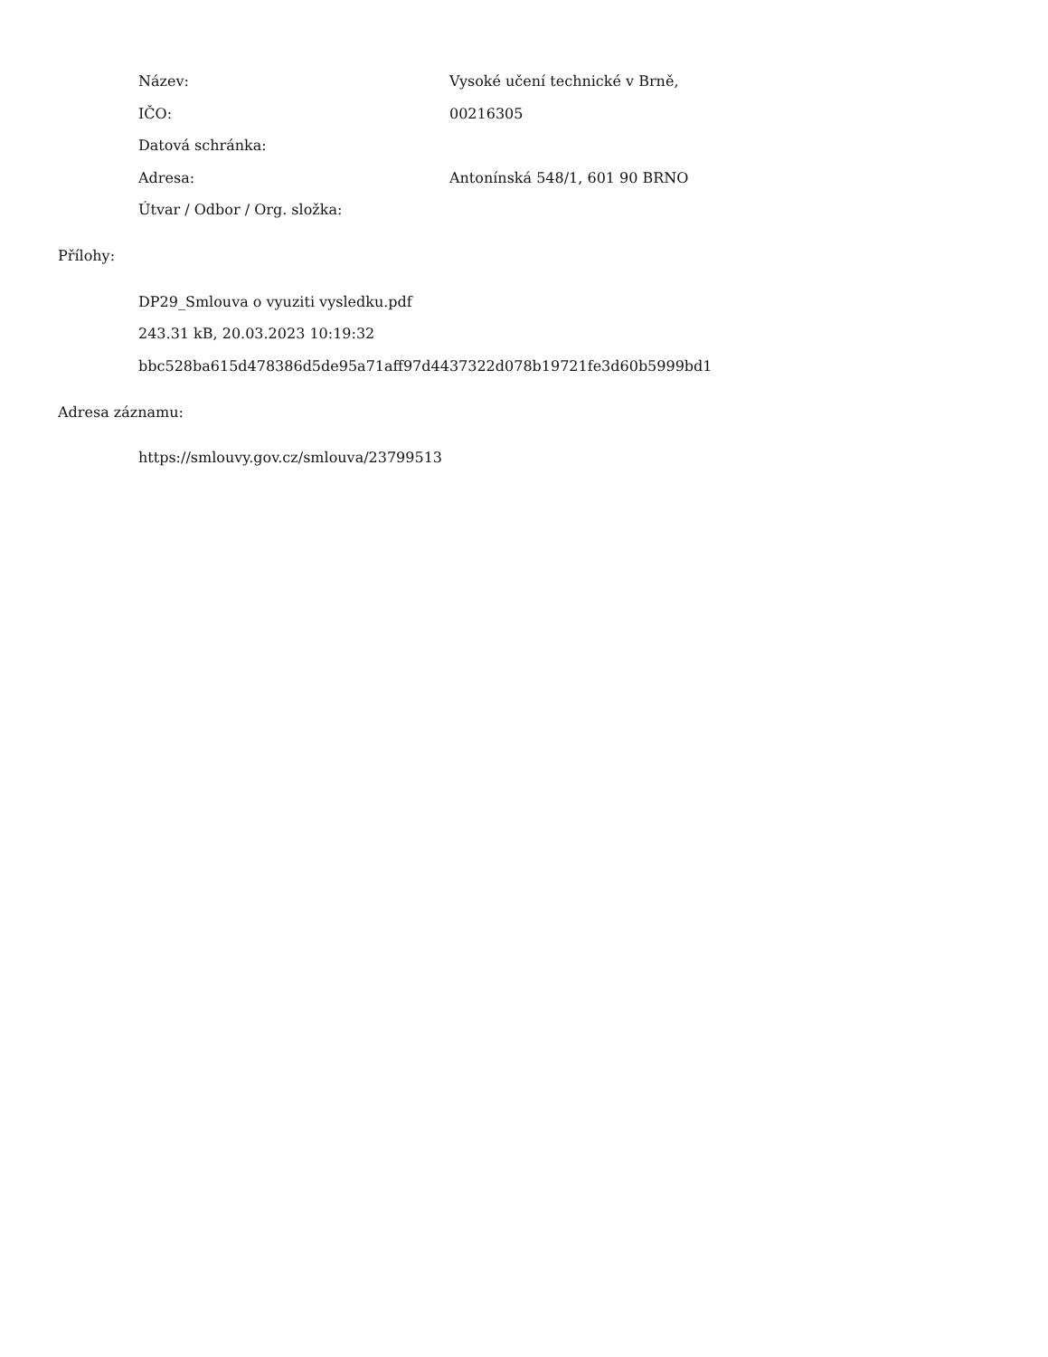Název: Vysoké učení technické v Brně,
IČO: 00216305
Datová schránka:
Adresa: Antonínská 548/1, 601 90 BRNO
Útvar / Odbor / Org. složka:
Přílohy:
DP29_Smlouva o vyuziti vysledku.pdf
243.31 kB, 20.03.2023 10:19:32
bbc528ba615d478386d5de95a71aff97d4437322d078b19721fe3d60b5999bd1
Adresa záznamu:
https://smlouvy.gov.cz/smlouva/23799513